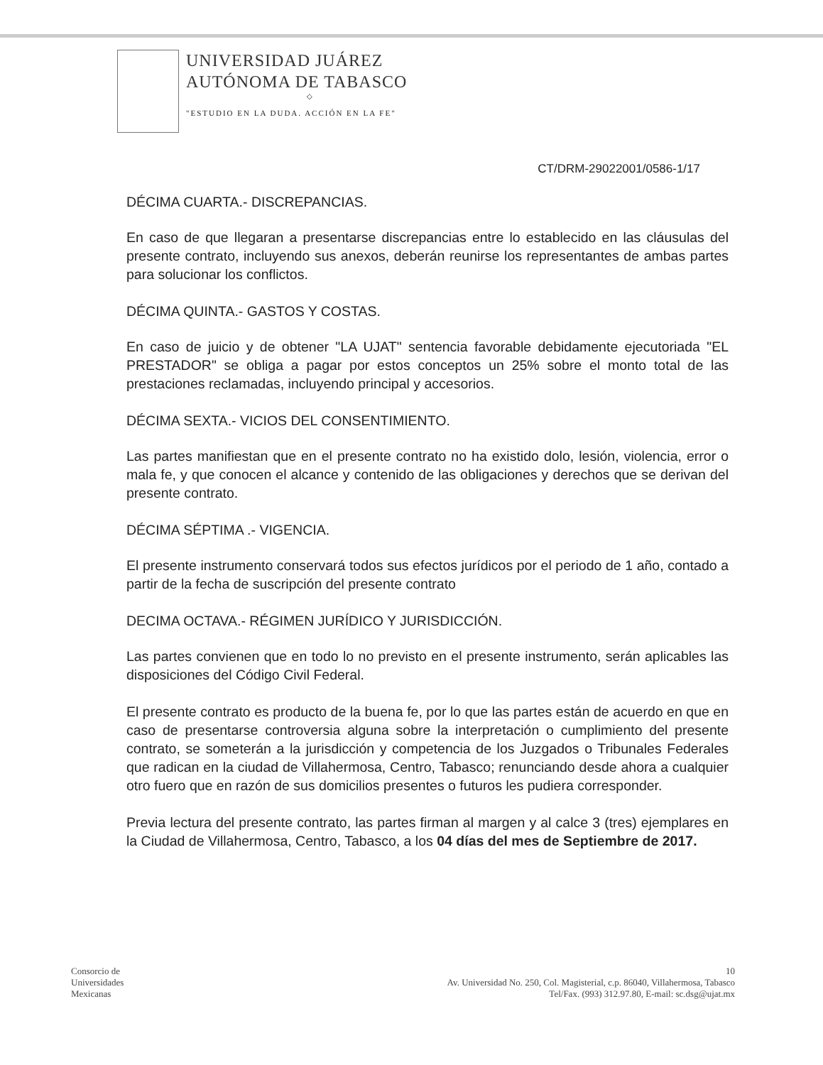UNIVERSIDAD JUÁREZ
AUTÓNOMA DE TABASCO
◇
"ESTUDIO EN LA DUDA. ACCIÓN EN LA FE"
CT/DRM-29022001/0586-1/17
DÉCIMA CUARTA.- DISCREPANCIAS.
En caso de que llegaran a presentarse discrepancias entre lo establecido en las cláusulas del presente contrato, incluyendo sus anexos, deberán reunirse los representantes de ambas partes para solucionar los conflictos.
DÉCIMA QUINTA.- GASTOS Y COSTAS.
En caso de juicio y de obtener "LA UJAT" sentencia favorable debidamente ejecutoriada "EL PRESTADOR" se obliga a pagar por estos conceptos un 25% sobre el monto total de las prestaciones reclamadas, incluyendo principal y accesorios.
DÉCIMA SEXTA.- VICIOS DEL CONSENTIMIENTO.
Las partes manifiestan que en el presente contrato no ha existido dolo, lesión, violencia, error o mala fe, y que conocen el alcance y contenido de las obligaciones y derechos que se derivan del presente contrato.
DÉCIMA SÉPTIMA .- VIGENCIA.
El presente instrumento conservará todos sus efectos jurídicos por el periodo de 1 año, contado a partir de la fecha de suscripción del presente contrato
DECIMA OCTAVA.- RÉGIMEN JURÍDICO Y JURISDICCIÓN.
Las partes convienen que en todo lo no previsto en el presente instrumento, serán aplicables las disposiciones del Código Civil Federal.
El presente contrato es producto de la buena fe, por lo que las partes están de acuerdo en que en caso de presentarse controversia alguna sobre la interpretación o cumplimiento del presente contrato, se someterán a la jurisdicción y competencia de los Juzgados o Tribunales Federales que radican en la ciudad de Villahermosa, Centro, Tabasco; renunciando desde ahora a cualquier otro fuero que en razón de sus domicilios presentes o futuros les pudiera corresponder.
Previa lectura del presente contrato, las partes firman al margen y al calce 3 (tres) ejemplares en la Ciudad de Villahermosa, Centro, Tabasco, a los 04 días del mes de Septiembre de 2017.
Consorcio de
Universidades
Mexicanas
10
Av. Universidad No. 250, Col. Magisterial, c.p. 86040, Villahermosa, Tabasco
Tel/Fax. (993) 312.97.80, E-mail: sc.dsg@ujat.mx